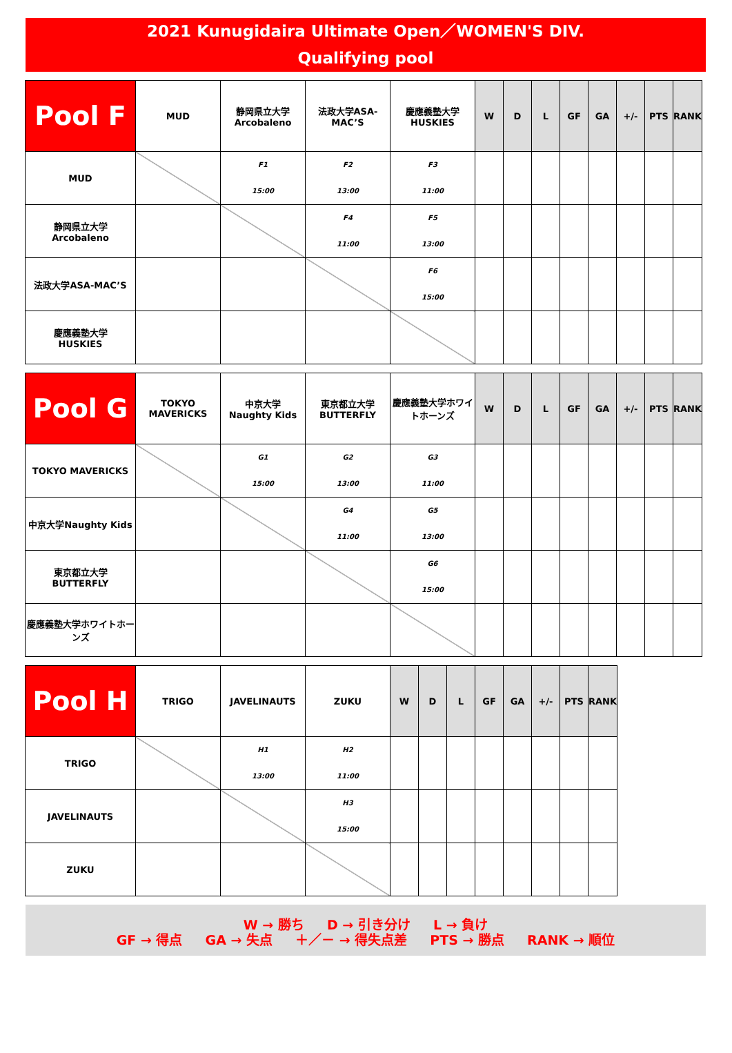2021 Kunugidaira Ultimate Open／WOMEN'S DIV.
Qualifying pool
| Pool F | MUD | 静岡県立大学 Arcobaleno | 法政大学ASA-MAC’S | 慶應義塾大学 HUSKIES | W | D | L | GF | GA | +/- | PTS | RANK |
| --- | --- | --- | --- | --- | --- | --- | --- | --- | --- | --- | --- | --- |
| MUD | | F1 15:00 | F2 13:00 | F3 11:00 | | | | | | | | |
| 静岡県立大学 Arcobaleno | | | F4 11:00 | F5 13:00 | | | | | | | | |
| 法政大学ASA-MAC’S | | | | F6 15:00 | | | | | | | | |
| 慶應義塾大学 HUSKIES | | | | | | | | | | | | |
| Pool G | TOKYO MAVERICKS | 中京大学 Naughty Kids | 東京都立大学 BUTTERFLY | 慶應義塾大学ホワイトホーンズ | W | D | L | GF | GA | +/- | PTS | RANK |
| --- | --- | --- | --- | --- | --- | --- | --- | --- | --- | --- | --- | --- |
| TOKYO MAVERICKS | | G1 15:00 | G2 13:00 | G3 11:00 | | | | | | | | |
| 中京大学Naughty Kids | | | G4 11:00 | G5 13:00 | | | | | | | | |
| 東京都立大学 BUTTERFLY | | | | G6 15:00 | | | | | | | | |
| 慶應義塾大学ホワイトホーンズ | | | | | | | | | | | | |
| Pool H | TRIGO | JAVELINAUTS | ZUKU | W | D | L | GF | GA | +/- | PTS | RANK |
| --- | --- | --- | --- | --- | --- | --- | --- | --- | --- | --- | --- |
| TRIGO | | H1 13:00 | H2 11:00 | | | | | | | | |
| JAVELINAUTS | | | H3 15:00 | | | | | | | | |
| ZUKU | | | | | | | | | | | |
W → 勝ち D → 引き分け L → 負け
GF → 得点 GA → 失点 ＋／－ → 得失点差 PTS → 勝点 RANK → 順位